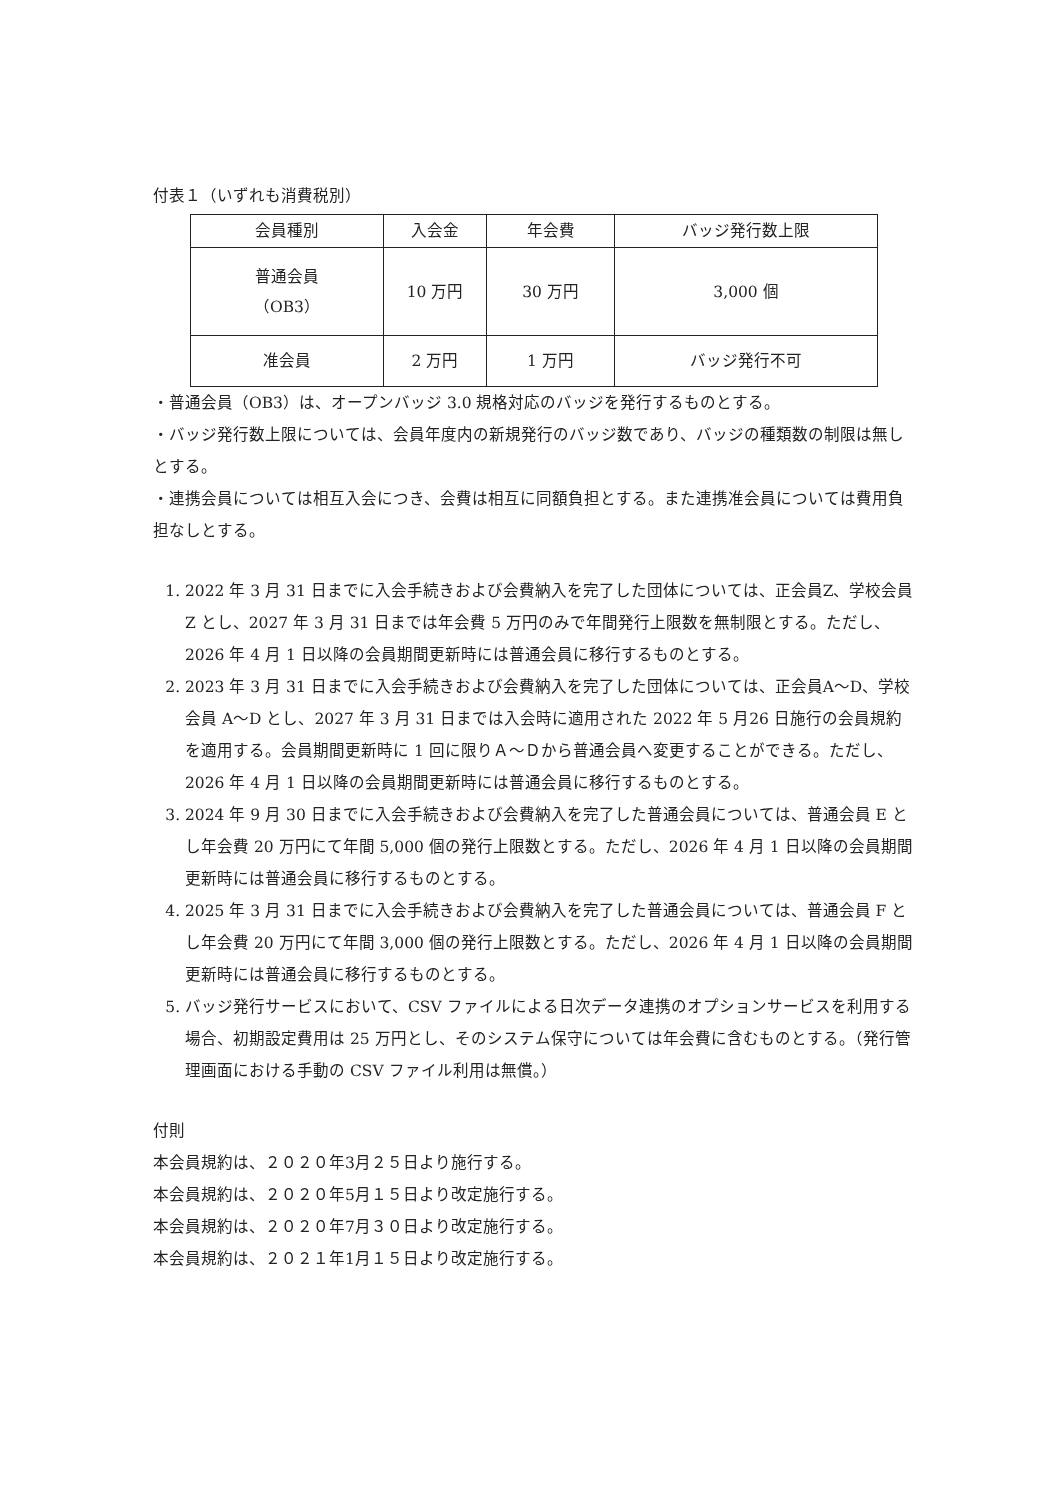付表１（いずれも消費税別）
| 会員種別 | 入会金 | 年会費 | バッジ発行数上限 |
| 普通会員 （OB3） | 10 万円 | 30 万円 | 3,000 個 |
| 准会員 | 2 万円 | 1 万円 | バッジ発行不可 |
・普通会員（OB3）は、オープンバッジ 3.0 規格対応のバッジを発行するものとする。
・バッジ発行数上限については、会員年度内の新規発行のバッジ数であり、バッジの種類数の制限は無しとする。
・連携会員については相互入会につき、会費は相互に同額負担とする。また連携准会員については費用負担なしとする。
1. 2022 年 3 月 31 日までに入会手続きおよび会費納入を完了した団体については、正会員Z、学校会員 Z とし、2027 年 3 月 31 日までは年会費 5 万円のみで年間発行上限数を無制限とする。ただし、2026 年 4 月 1 日以降の会員期間更新時には普通会員に移行するものとする。
2. 2023 年 3 月 31 日までに入会手続きおよび会費納入を完了した団体については、正会員A〜D、学校会員 A〜D とし、2027 年 3 月 31 日までは入会時に適用された 2022 年 5 月26 日施行の会員規約を適用する。会員期間更新時に 1 回に限りＡ〜Ｄから普通会員へ変更することができる。ただし、2026 年 4 月 1 日以降の会員期間更新時には普通会員に移行するものとする。
3. 2024 年 9 月 30 日までに入会手続きおよび会費納入を完了した普通会員については、普通会員 E とし年会費 20 万円にて年間 5,000 個の発行上限数とする。ただし、2026 年 4 月 1 日以降の会員期間更新時には普通会員に移行するものとする。
4. 2025 年 3 月 31 日までに入会手続きおよび会費納入を完了した普通会員については、普通会員 F とし年会費 20 万円にて年間 3,000 個の発行上限数とする。ただし、2026 年 4 月 1 日以降の会員期間更新時には普通会員に移行するものとする。
5. バッジ発行サービスにおいて、CSV ファイルによる日次データ連携のオプションサービスを利用する場合、初期設定費用は 25 万円とし、そのシステム保守については年会費に含むものとする。（発行管理画面における手動の CSV ファイル利用は無償。）
付則
本会員規約は、２０２０年3月２５日より施行する。
本会員規約は、２０２０年5月１５日より改定施行する。
本会員規約は、２０２０年7月３０日より改定施行する。
本会員規約は、２０２１年1月１５日より改定施行する。